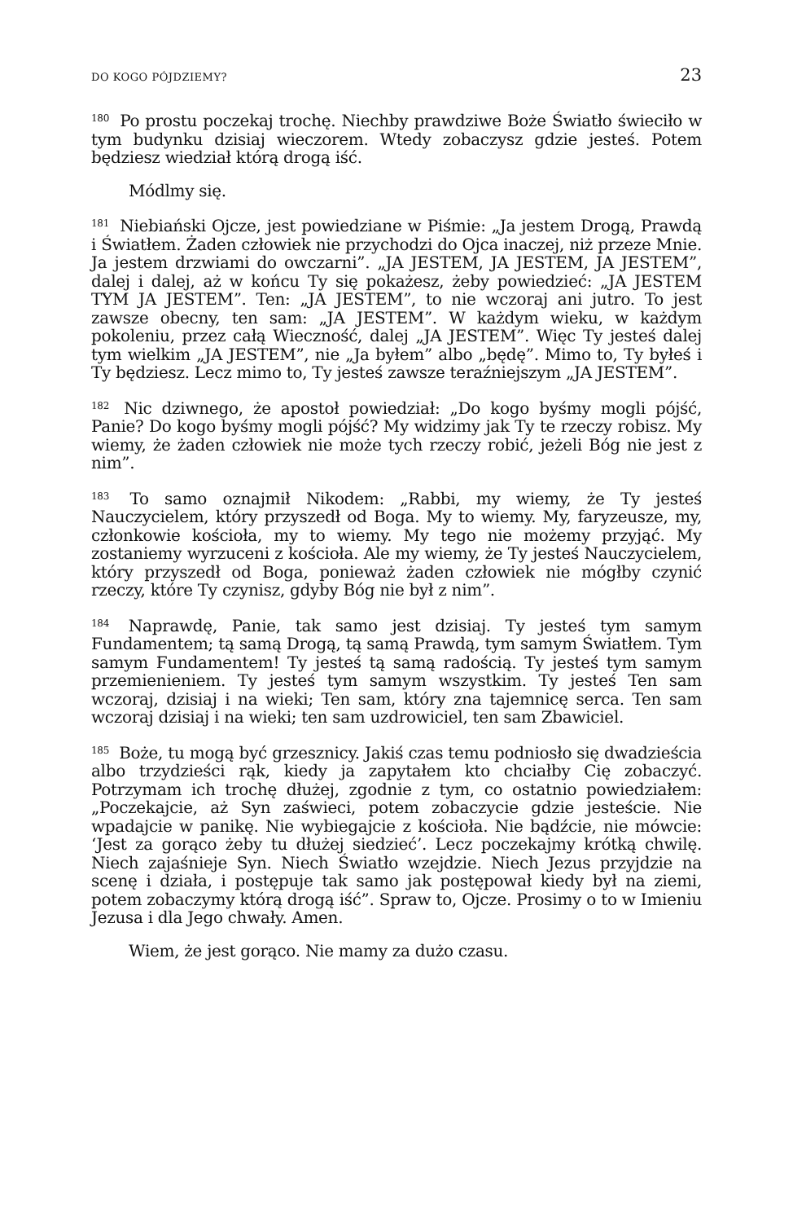DO KOGO PÓJDZIEMY? 23
<sup>180</sup> Po prostu poczekaj trochę. Niechby prawdziwe Boże Światło świeciło w tym budynku dzisiaj wieczorem. Wtedy zobaczysz gdzie jesteś. Potem będziesz wiedział którą drogą iść.
Módlmy się.
<sup>181</sup> Niebiański Ojcze, jest powiedziane w Piśmie: „Ja jestem Drogą, Prawdą i Światłem. Żaden człowiek nie przychodzi do Ojca inaczej, niż przeze Mnie. Ja jestem drzwiami do owczarni”. „JA JESTEM, JA JESTEM, JA JESTEM”, dalej i dalej, aż w końcu Ty się pokażesz, żeby powiedzieć: „JA JESTEM TYM JA JESTEM”. Ten: „JA JESTEM”, to nie wczoraj ani jutro. To jest zawsze obecny, ten sam: „JA JESTEM”. W każdym wieku, w każdym pokoleniu, przez całą Wieczność, dalej „JA JESTEM”. Więc Ty jesteś dalej tym wielkim „JA JESTEM”, nie „Ja byłem” albo „będę”. Mimo to, Ty byłeś i Ty będziesz. Lecz mimo to, Ty jesteś zawsze teraźniejszym „JA JESTEM”.
<sup>182</sup> Nic dziwnego, że apostoł powiedział: „Do kogo byśmy mogli pójść, Panie? Do kogo byśmy mogli pójść? My widzimy jak Ty te rzeczy robisz. My wiemy, że żaden człowiek nie może tych rzeczy robić, jeżeli Bóg nie jest z nim”.
<sup>183</sup> To samo oznajmił Nikodem: „Rabbi, my wiemy, że Ty jesteś Nauczycielem, który przyszedł od Boga. My to wiemy. My, faryzeusze, my, członkowie kościoła, my to wiemy. My tego nie możemy przyjąć. My zostaniemy wyrzuceni z kościoła. Ale my wiemy, że Ty jesteś Nauczycielem, który przyszedł od Boga, ponieważ żaden człowiek nie mógłby czynić rzeczy, które Ty czynisz, gdyby Bóg nie był z nim”.
<sup>184</sup> Naprawdę, Panie, tak samo jest dzisiaj. Ty jesteś tym samym Fundamentem; tą samą Drogą, tą samą Prawdą, tym samym Światłem. Tym samym Fundamentem! Ty jesteś tą samą radością. Ty jesteś tym samym przemienieniem. Ty jesteś tym samym wszystkim. Ty jesteś Ten sam wczoraj, dzisiaj i na wieki; Ten sam, który zna tajemnicę serca. Ten sam wczoraj dzisiaj i na wieki; ten sam uzdrowiciel, ten sam Zbawiciel.
<sup>185</sup> Boże, tu mogą być grzesznicy. Jakiś czas temu podniosło się dwadzieścia albo trzydzieści rąk, kiedy ja zapytałem kto chciałby Cię zobaczyć. Potrzymam ich trochę dłużej, zgodnie z tym, co ostatnio powiedziałem: „Poczekajcie, aż Syn zaświeci, potem zobaczycie gdzie jesteście. Nie wpadajcie w panikę. Nie wybiegajcie z kościoła. Nie bądźcie, nie mówcie: ‘Jest za gorąco żeby tu dłużej siedzieć’. Lecz poczekajmy krótką chwilę. Niech zajaśnieje Syn. Niech Światło wzejdzie. Niech Jezus przyjdzie na scenę i działa, i postępuje tak samo jak postępował kiedy był na ziemi, potem zobaczymy którą drogą iść”. Spraw to, Ojcze. Prosimy o to w Imieniu Jezusa i dla Jego chwały. Amen.
Wiem, że jest gorąco. Nie mamy za dużo czasu.